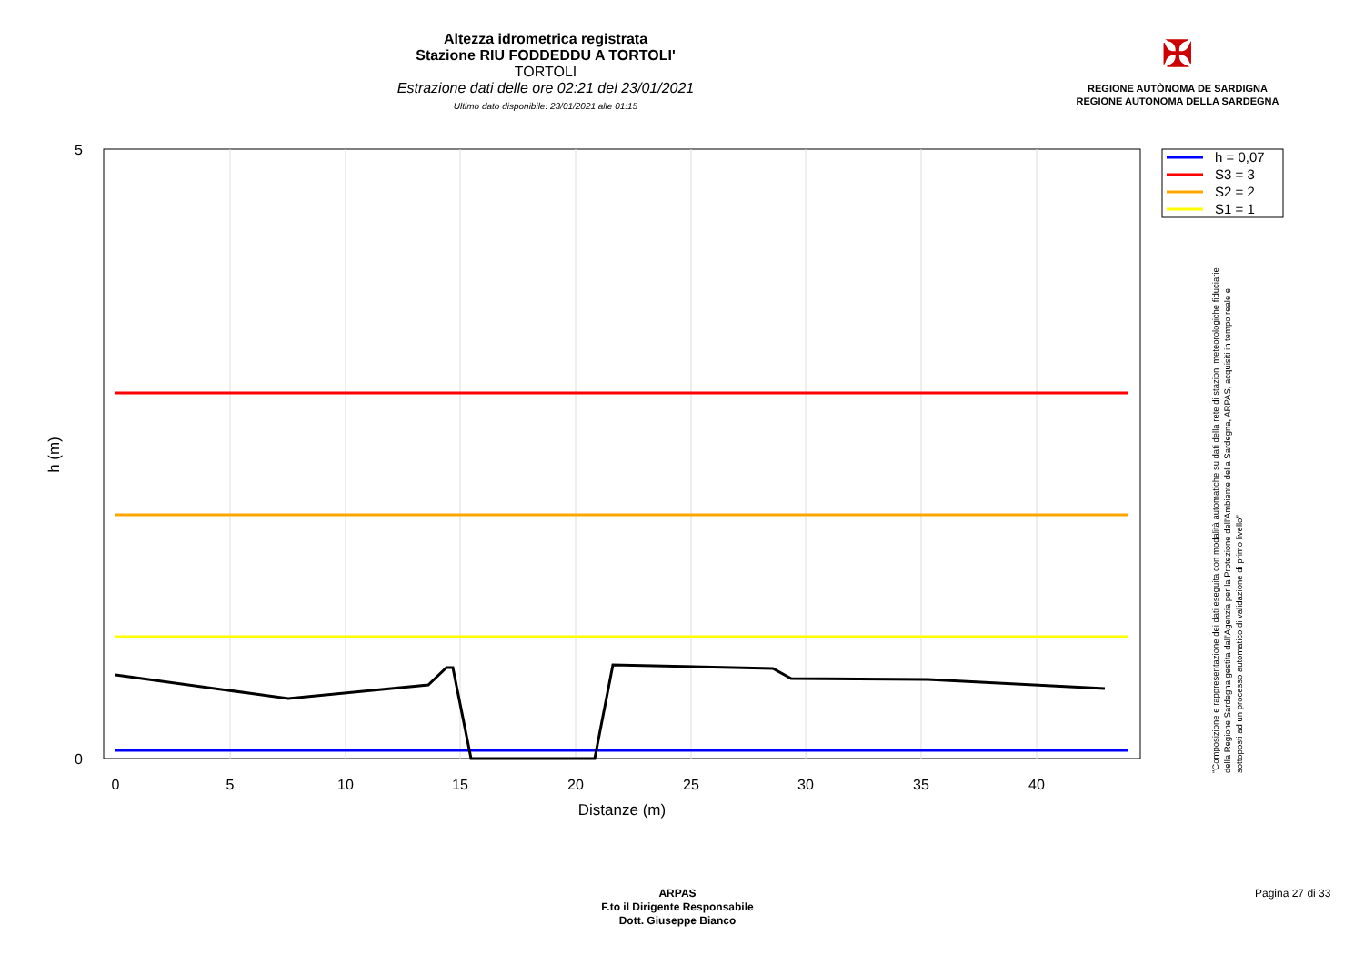Altezza idrometrica registrata
Stazione RIU FODDEDDU A TORTOLI'
TORTOLI
Estrazione dati delle ore 02:21 del 23/01/2021
Ultimo dato disponibile: 23/01/2021 alle 01:15
✠
REGIONE AUTÒNOMA DE SARDIGNA
REGIONE AUTONOMA DELLA SARDEGNA
5
0
0
5
10
15
20
25
30
35
40
Distanze (m)
h (m)
h = 0,07
S3 = 3
S2 = 2
S1 = 1
"Composizione e rappresentazione dei dati eseguita con modalità automatiche su dati della rete di stazioni meteorologiche fiduciarie della Regione Sardegna gestita dall'Agenzia per la Protezione dell'Ambiente della Sardegna, ARPAS, acquisiti in tempo reale e sottoposti ad un processo automatico di validazione di primo livello"
ARPAS
F.to il Dirigente Responsabile
Dott. Giuseppe Bianco
Pagina 27 di 33